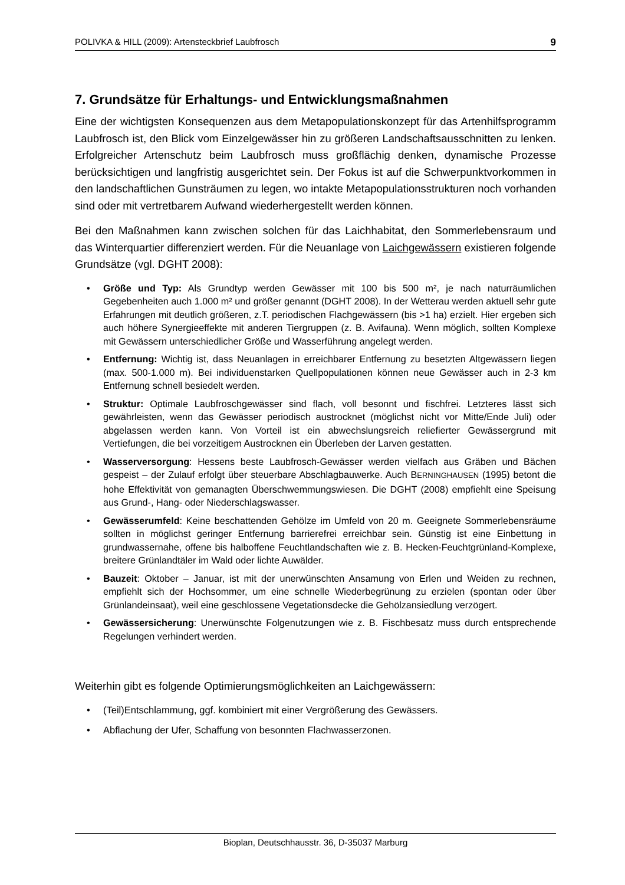POLIVKA & HILL (2009): Artensteckbrief Laubfrosch 9
7. Grundsätze für Erhaltungs- und Entwicklungsmaßnahmen
Eine der wichtigsten Konsequenzen aus dem Metapopulationskonzept für das Artenhilfsprogramm Laubfrosch ist, den Blick vom Einzelgewässer hin zu größeren Landschaftsausschnitten zu lenken. Erfolgreicher Artenschutz beim Laubfrosch muss großflächig denken, dynamische Prozesse berücksichtigen und langfristig ausgerichtet sein. Der Fokus ist auf die Schwerpunktvorkommen in den landschaftlichen Gunsträumen zu legen, wo intakte Metapopulationsstrukturen noch vorhanden sind oder mit vertretbarem Aufwand wiederhergestellt werden können.
Bei den Maßnahmen kann zwischen solchen für das Laichhabitat, den Sommerlebensraum und das Winterquartier differenziert werden. Für die Neuanlage von Laichgewässern existieren folgende Grundsätze (vgl. DGHT 2008):
• Größe und Typ: Als Grundtyp werden Gewässer mit 100 bis 500 m², je nach naturräumlichen Gegebenheiten auch 1.000 m² und größer genannt (DGHT 2008). In der Wetterau werden aktuell sehr gute Erfahrungen mit deutlich größeren, z.T. periodischen Flachgewässern (bis >1 ha) erzielt. Hier ergeben sich auch höhere Synergieeffekte mit anderen Tiergruppen (z. B. Avifauna). Wenn möglich, sollten Komplexe mit Gewässern unterschiedlicher Größe und Wasserführung angelegt werden.
• Entfernung: Wichtig ist, dass Neuanlagen in erreichbarer Entfernung zu besetzten Altgewässern liegen (max. 500-1.000 m). Bei individuenstarken Quellpopulationen können neue Gewässer auch in 2-3 km Entfernung schnell besiedelt werden.
• Struktur: Optimale Laubfroschgewässer sind flach, voll besonnt und fischfrei. Letzteres lässt sich gewährleisten, wenn das Gewässer periodisch austrocknet (möglichst nicht vor Mitte/Ende Juli) oder abgelassen werden kann. Von Vorteil ist ein abwechslungsreich reliefierter Gewässergrund mit Vertiefungen, die bei vorzeitigem Austrocknen ein Überleben der Larven gestatten.
• Wasserversorgung: Hessens beste Laubfrosch-Gewässer werden vielfach aus Gräben und Bächen gespeist – der Zulauf erfolgt über steuerbare Abschlagbauwerke. Auch BERNINGHAUSEN (1995) betont die hohe Effektivität von gemanagten Überschwemmungswiesen. Die DGHT (2008) empfiehlt eine Speisung aus Grund-, Hang- oder Niederschlagswasser.
• Gewässerumfeld: Keine beschattenden Gehölze im Umfeld von 20 m. Geeignete Sommerlebensräume sollten in möglichst geringer Entfernung barrierefrei erreichbar sein. Günstig ist eine Einbettung in grundwassernahe, offene bis halboffene Feuchtlandschaften wie z. B. Hecken-Feuchtgrünland-Komplexe, breitere Grünlandtäler im Wald oder lichte Auwälder.
• Bauzeit: Oktober – Januar, ist mit der unerwünschten Ansamung von Erlen und Weiden zu rechnen, empfiehlt sich der Hochsommer, um eine schnelle Wiederbegrünung zu erzielen (spontan oder über Grünlandeinsaat), weil eine geschlossene Vegetationsdecke die Gehölzansiedlung verzögert.
• Gewässersicherung: Unerwünschte Folgenutzungen wie z. B. Fischbesatz muss durch entsprechende Regelungen verhindert werden.
Weiterhin gibt es folgende Optimierungsmöglichkeiten an Laichgewässern:
• (Teil)Entschlammung, ggf. kombiniert mit einer Vergrößerung des Gewässers.
• Abflachung der Ufer, Schaffung von besonnten Flachwasserzonen.
Bioplan, Deutschhausstr. 36, D-35037 Marburg